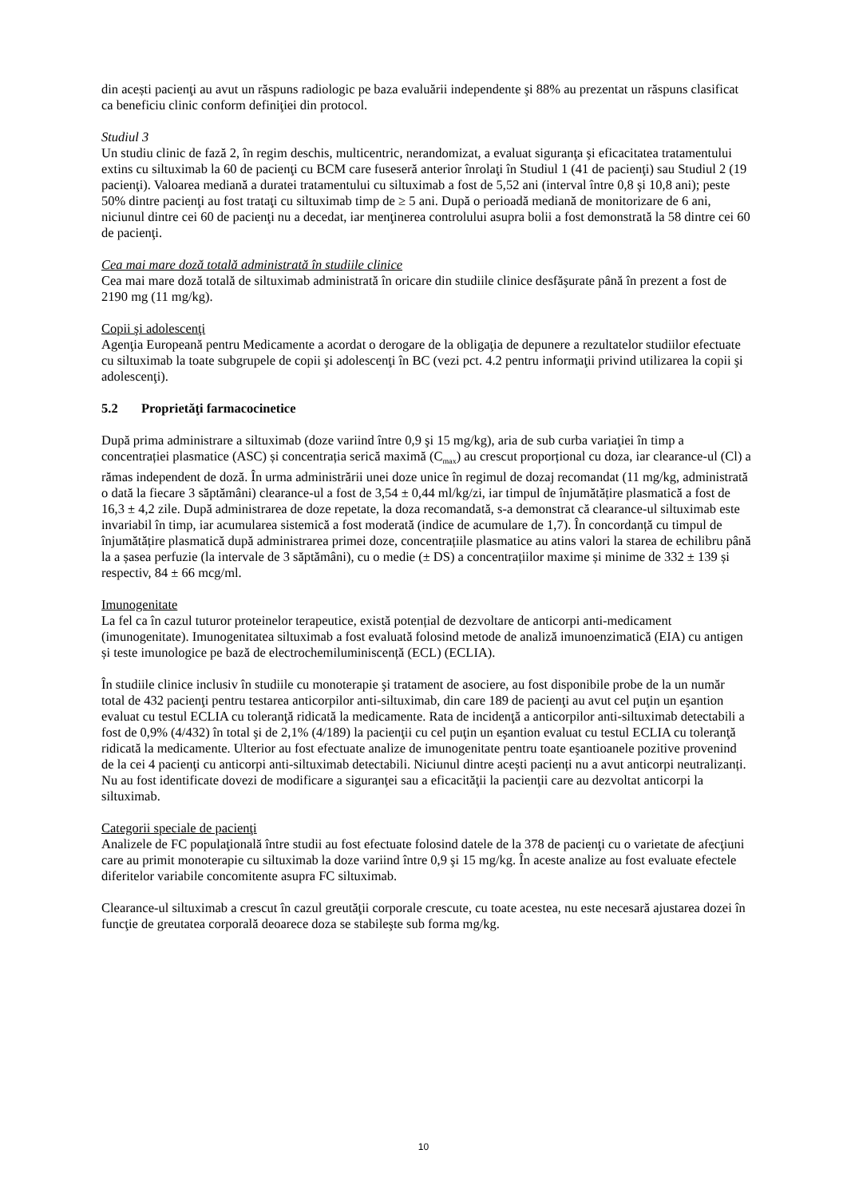din acești pacienţi au avut un răspuns radiologic pe baza evaluării independente şi 88% au prezentat un răspuns clasificat ca beneficiu clinic conform definiţiei din protocol.
Studiul 3
Un studiu clinic de fază 2, în regim deschis, multicentric, nerandomizat, a evaluat siguranţa şi eficacitatea tratamentului extins cu siltuximab la 60 de pacienţi cu BCM care fuseseră anterior înrolaţi în Studiul 1 (41 de pacienţi) sau Studiul 2 (19 pacienţi). Valoarea mediană a duratei tratamentului cu siltuximab a fost de 5,52 ani (interval între 0,8 şi 10,8 ani); peste 50% dintre pacienţi au fost trataţi cu siltuximab timp de ≥ 5 ani. După o perioadă mediană de monitorizare de 6 ani, niciunul dintre cei 60 de pacienţi nu a decedat, iar menţinerea controlului asupra bolii a fost demonstrată la 58 dintre cei 60 de pacienţi.
Cea mai mare doză totală administrată în studiile clinice
Cea mai mare doză totală de siltuximab administrată în oricare din studiile clinice desfăşurate până în prezent a fost de 2190 mg (11 mg/kg).
Copii şi adolescenţi
Agenţia Europeană pentru Medicamente a acordat o derogare de la obligaţia de depunere a rezultatelor studiilor efectuate cu siltuximab la toate subgrupele de copii şi adolescenţi în BC (vezi pct. 4.2 pentru informaţii privind utilizarea la copii şi adolescenţi).
5.2 Proprietăţi farmacocinetice
După prima administrare a siltuximab (doze variind între 0,9 şi 15 mg/kg), aria de sub curba variaţiei în timp a concentrației plasmatice (ASC) și concentrația serică maximă (C<sub>max</sub>) au crescut proporțional cu doza, iar clearance-ul (Cl) a rămas independent de doză. În urma administrării unei doze unice în regimul de dozaj recomandat (11 mg/kg, administrată o dată la fiecare 3 săptămâni) clearance-ul a fost de 3,54 ± 0,44 ml/kg/zi, iar timpul de înjumătățire plasmatică a fost de 16,3 ± 4,2 zile. După administrarea de doze repetate, la doza recomandată, s-a demonstrat că clearance-ul siltuximab este invariabil în timp, iar acumularea sistemică a fost moderată (indice de acumulare de 1,7). În concordanță cu timpul de înjumătățire plasmatică după administrarea primei doze, concentrațiile plasmatice au atins valori la starea de echilibru până la a șasea perfuzie (la intervale de 3 săptămâni), cu o medie (± DS) a concentrațiilor maxime și minime de 332 ± 139 și respectiv, 84 ± 66 mcg/ml.
Imunogenitate
La fel ca în cazul tuturor proteinelor terapeutice, există potențial de dezvoltare de anticorpi anti-medicament (imunogenitate). Imunogenitatea siltuximab a fost evaluată folosind metode de analiză imunoenzimatică (EIA) cu antigen și teste imunologice pe bază de electrochemiluminiscență (ECL) (ECLIA).
În studiile clinice inclusiv în studiile cu monoterapie şi tratament de asociere, au fost disponibile probe de la un număr total de 432 pacienţi pentru testarea anticorpilor anti-siltuximab, din care 189 de pacienţi au avut cel puţin un eşantion evaluat cu testul ECLIA cu toleranţă ridicată la medicamente. Rata de incidenţă a anticorpilor anti-siltuximab detectabili a fost de 0,9% (4/432) în total şi de 2,1% (4/189) la pacienţii cu cel puţin un eşantion evaluat cu testul ECLIA cu toleranţă ridicată la medicamente. Ulterior au fost efectuate analize de imunogenitate pentru toate eşantioanele pozitive provenind de la cei 4 pacienţi cu anticorpi anti-siltuximab detectabili. Niciunul dintre acești pacienți nu a avut anticorpi neutralizanți. Nu au fost identificate dovezi de modificare a siguranţei sau a eficacităţii la pacienţii care au dezvoltat anticorpi la siltuximab.
Categorii speciale de pacienţi
Analizele de FC populaţională între studii au fost efectuate folosind datele de la 378 de pacienţi cu o varietate de afecţiuni care au primit monoterapie cu siltuximab la doze variind între 0,9 şi 15 mg/kg. În aceste analize au fost evaluate efectele diferitelor variabile concomitente asupra FC siltuximab.
Clearance-ul siltuximab a crescut în cazul greutăţii corporale crescute, cu toate acestea, nu este necesară ajustarea dozei în funcţie de greutatea corporală deoarece doza se stabileşte sub forma mg/kg.
10